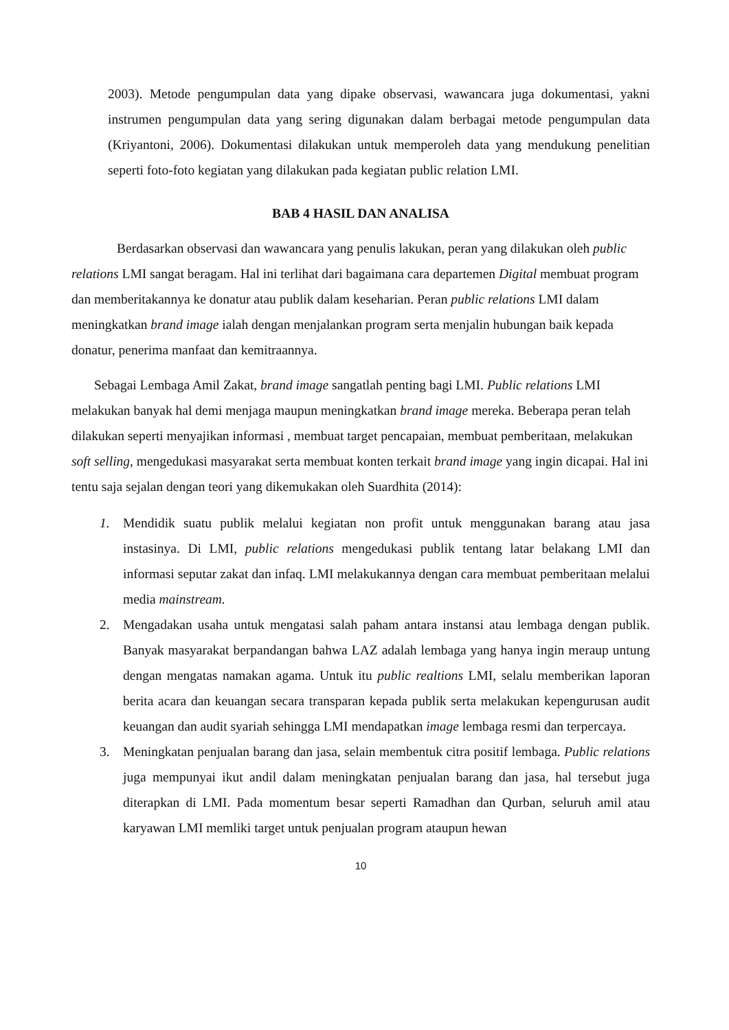2003). Metode pengumpulan data yang dipake observasi, wawancara juga dokumentasi, yakni instrumen pengumpulan data yang sering digunakan dalam berbagai metode pengumpulan data (Kriyantoni, 2006). Dokumentasi dilakukan untuk memperoleh data yang mendukung penelitian seperti foto-foto kegiatan yang dilakukan pada kegiatan public relation LMI.
BAB 4 HASIL DAN ANALISA
Berdasarkan observasi dan wawancara yang penulis lakukan, peran yang dilakukan oleh public relations LMI sangat beragam. Hal ini terlihat dari bagaimana cara departemen Digital membuat program dan memberitakannya ke donatur atau publik dalam keseharian. Peran public relations LMI dalam meningkatkan brand image ialah dengan menjalankan program serta menjalin hubungan baik kepada donatur, penerima manfaat dan kemitraannya.
Sebagai Lembaga Amil Zakat, brand image sangatlah penting bagi LMI. Public relations LMI melakukan banyak hal demi menjaga maupun meningkatkan brand image mereka. Beberapa peran telah dilakukan seperti menyajikan informasi , membuat target pencapaian, membuat pemberitaan, melakukan soft selling, mengedukasi masyarakat serta membuat konten terkait brand image yang ingin dicapai. Hal ini tentu saja sejalan dengan teori yang dikemukakan oleh Suardhita (2014):
1. Mendidik suatu publik melalui kegiatan non profit untuk menggunakan barang atau jasa instasinya. Di LMI, public relations mengedukasi publik tentang latar belakang LMI dan informasi seputar zakat dan infaq. LMI melakukannya dengan cara membuat pemberitaan melalui media mainstream.
2. Mengadakan usaha untuk mengatasi salah paham antara instansi atau lembaga dengan publik. Banyak masyarakat berpandangan bahwa LAZ adalah lembaga yang hanya ingin meraup untung dengan mengatas namakan agama. Untuk itu public realtions LMI, selalu memberikan laporan berita acara dan keuangan secara transparan kepada publik serta melakukan kepengurusan audit keuangan dan audit syariah sehingga LMI mendapatkan image lembaga resmi dan terpercaya.
3. Meningkatan penjualan barang dan jasa, selain membentuk citra positif lembaga. Public relations juga mempunyai ikut andil dalam meningkatan penjualan barang dan jasa, hal tersebut juga diterapkan di LMI. Pada momentum besar seperti Ramadhan dan Qurban, seluruh amil atau karyawan LMI memliki target untuk penjualan program ataupun hewan
10